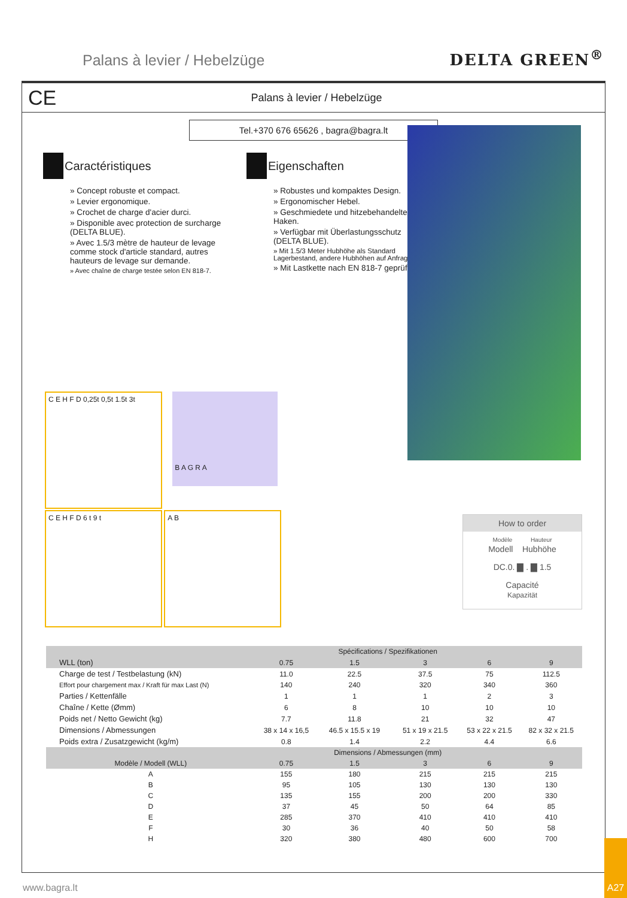Palans à levier / Hebelzüge
DELTA GREEN<sup>®</sup>
CE
Palans à levier / Hebelzüge
Tel.+370 676 65626 , bagra@bagra.lt
Caractéristiques
» Concept robuste et compact.
» Levier ergonomique.
» Crochet de charge d'acier durci.
» Disponible avec protection de surcharge (DELTA BLUE).
» Avec 1.5/3 mètre de hauteur de levage comme stock d'article standard, autres hauteurs de levage sur demande.
» Avec chaîne de charge testée selon EN 818-7.
Eigenschaften
» Robustes und kompaktes Design.
» Ergonomischer Hebel.
» Geschmiedete und hitzebehandelte Haken.
» Verfügbar mit Überlastungsschutz (DELTA BLUE).
» Mit 1.5/3 Meter Hubhöhe als Standard Lagerbestand, andere Hubhöhen auf Anfrage.
» Mit Lastkette nach EN 818-7 geprüft.
C E H F D 0,25t 0,5t 1.5t 3t
B A G R A
C E H F D 6 t 9 t A B
How to order
Modèle Hauteur
Modell Hubhöhe
DC.0. ▇ . ▇ 1.5
Capacité
Kapazität
| | | Spécifications / Spezifikationen | | | |
| --- | --- | --- | --- | --- | --- |
| WLL (ton) | 0.75 | 1.5 | 3 | 6 | 9 |
| Charge de test / Testbelastung (kN) | 11.0 | 22.5 | 37.5 | 75 | 112.5 |
| Effort pour chargement max / Kraft für max Last (N) | 140 | 240 | 320 | 340 | 360 |
| Parties / Kettenfälle | 1 | 1 | 1 | 2 | 3 |
| Chaîne / Kette (Ømm) | 6 | 8 | 10 | 10 | 10 |
| Poids net / Netto Gewicht (kg) | 7.7 | 11.8 | 21 | 32 | 47 |
| Dimensions / Abmessungen | 38 x 14 x 16,5 | 46.5 x 15.5 x 19 | 51 x 19 x 21.5 | 53 x 22 x 21.5 | 82 x 32 x 21.5 |
| Poids extra / Zusatzgewicht (kg/m) | 0.8 | 1.4 | 2.2 | 4.4 | 6.6 |
| | | Dimensions / Abmessungen (mm) | | | |
| Modèle / Modell (WLL) | 0.75 | 1.5 | 3 | 6 | 9 |
| A | 155 | 180 | 215 | 215 | 215 |
| B | 95 | 105 | 130 | 130 | 130 |
| C | 135 | 155 | 200 | 200 | 330 |
| D | 37 | 45 | 50 | 64 | 85 |
| E | 285 | 370 | 410 | 410 | 410 |
| F | 30 | 36 | 40 | 50 | 58 |
| H | 320 | 380 | 480 | 600 | 700 |
www.bagra.lt A27